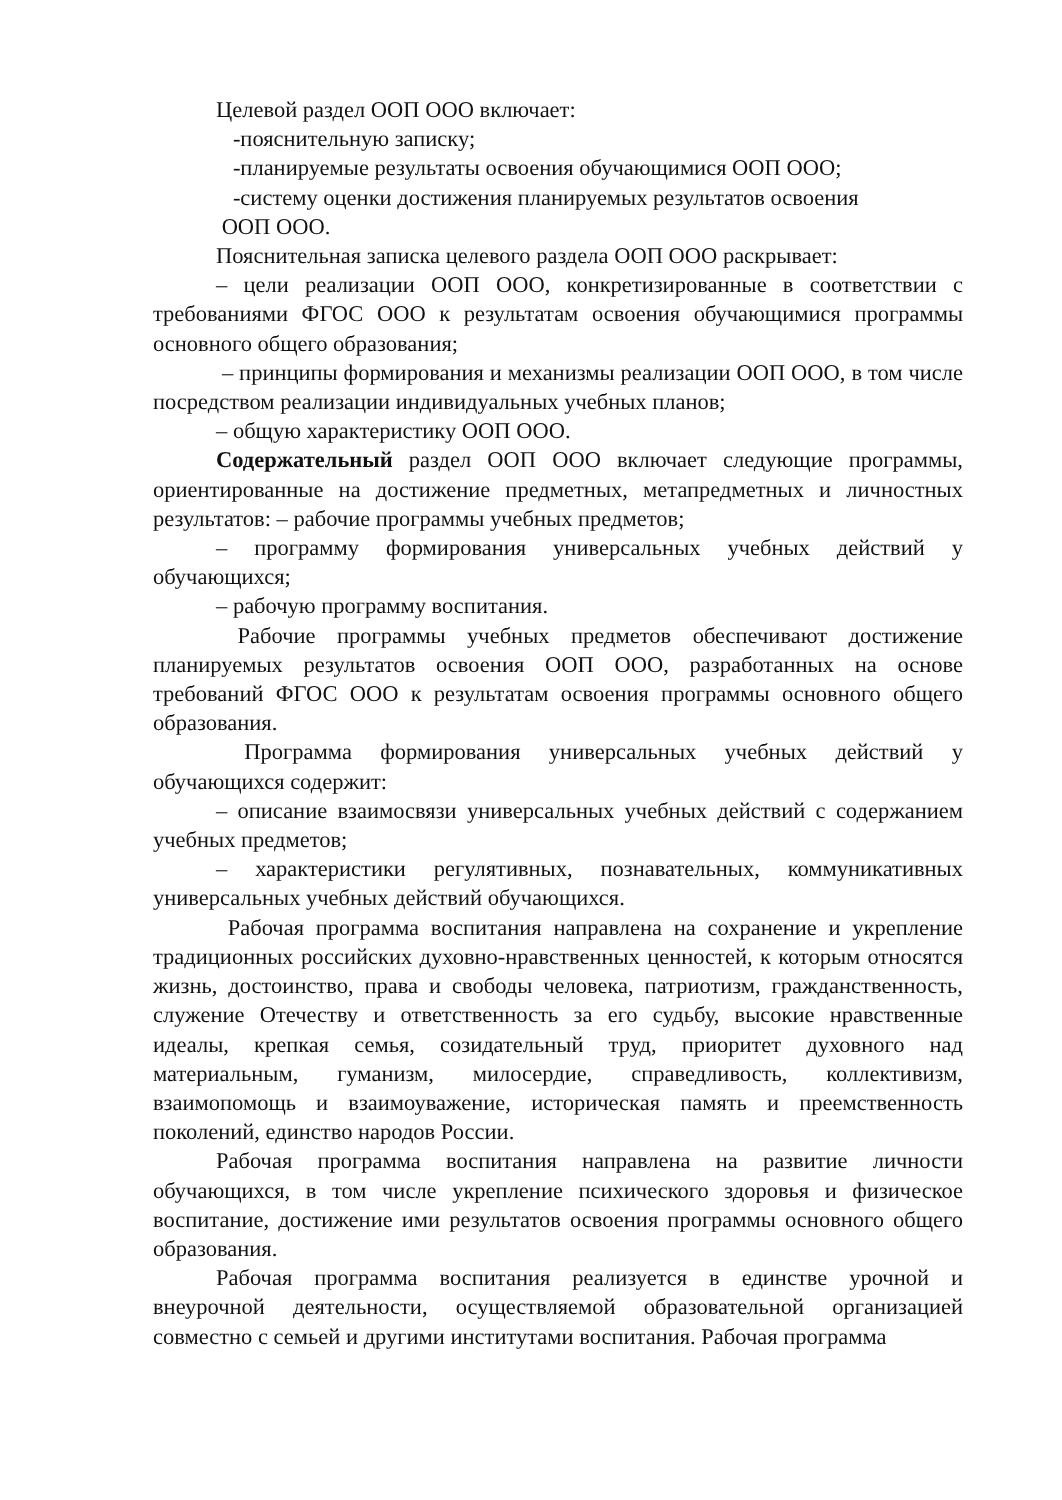Целевой раздел ООП ООО включает:
-пояснительную записку;
-планируемые результаты освоения обучающимися ООП ООО;
-систему оценки достижения планируемых результатов освоения
ООП ООО.
Пояснительная записка целевого раздела ООП ООО раскрывает:
– цели реализации ООП ООО, конкретизированные в соответствии с требованиями ФГОС ООО к результатам освоения обучающимися программы основного общего образования;
– принципы формирования и механизмы реализации ООП ООО, в том числе посредством реализации индивидуальных учебных планов;
– общую характеристику ООП ООО.
Содержательный раздел ООП ООО включает следующие программы, ориентированные на достижение предметных, метапредметных и личностных результатов: – рабочие программы учебных предметов;
– программу формирования универсальных учебных действий у обучающихся;
– рабочую программу воспитания.
Рабочие программы учебных предметов обеспечивают достижение планируемых результатов освоения ООП ООО, разработанных на основе требований ФГОС ООО к результатам освоения программы основного общего образования.
Программа формирования универсальных учебных действий у обучающихся содержит:
– описание взаимосвязи универсальных учебных действий с содержанием учебных предметов;
– характеристики регулятивных, познавательных, коммуникативных универсальных учебных действий обучающихся.
Рабочая программа воспитания направлена на сохранение и укрепление традиционных российских духовно-нравственных ценностей, к которым относятся жизнь, достоинство, права и свободы человека, патриотизм, гражданственность, служение Отечеству и ответственность за его судьбу, высокие нравственные идеалы, крепкая семья, созидательный труд, приоритет духовного над материальным, гуманизм, милосердие, справедливость, коллективизм, взаимопомощь и взаимоуважение, историческая память и преемственность поколений, единство народов России.
Рабочая программа воспитания направлена на развитие личности обучающихся, в том числе укрепление психического здоровья и физическое воспитание, достижение ими результатов освоения программы основного общего образования.
Рабочая программа воспитания реализуется в единстве урочной и внеурочной деятельности, осуществляемой образовательной организацией совместно с семьей и другими институтами воспитания. Рабочая программа